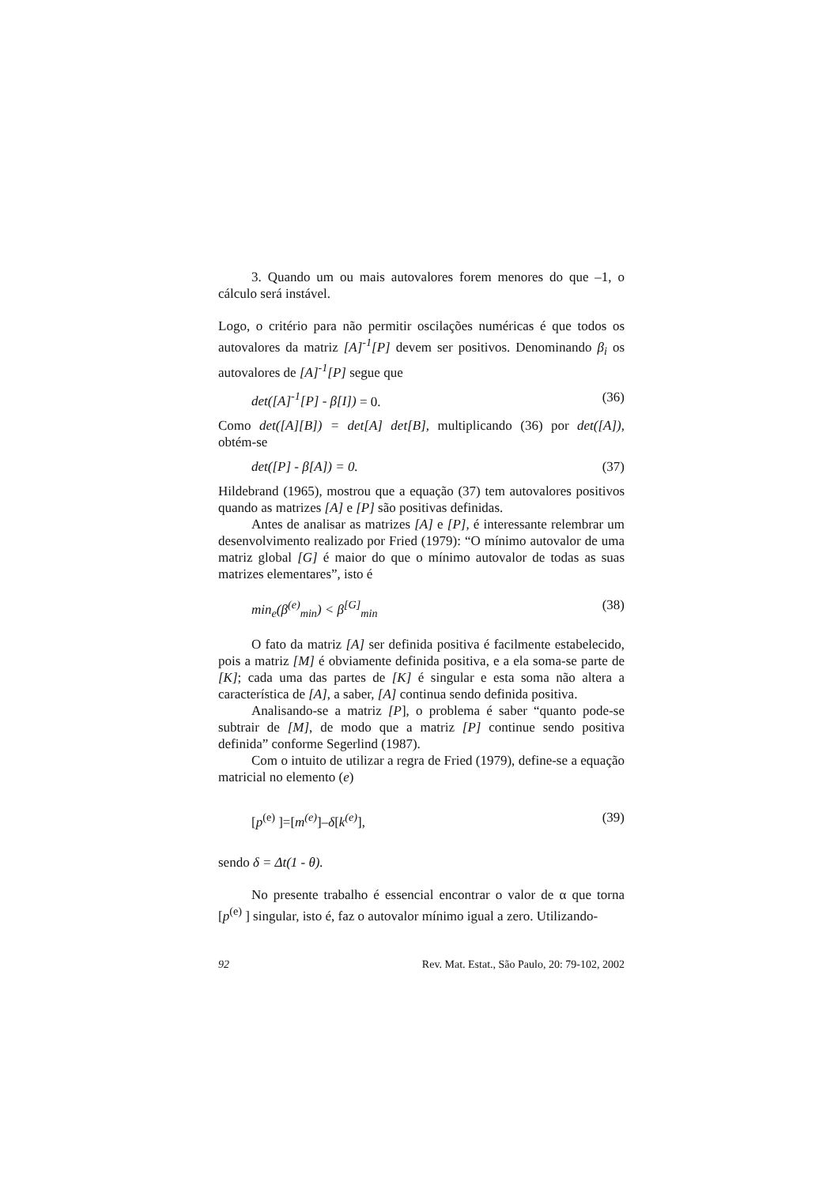3. Quando um ou mais autovalores forem menores do que –1, o cálculo será instável.
Logo, o critério para não permitir oscilações numéricas é que todos os autovalores da matriz [A]<sup>-1</sup>[P] devem ser positivos. Denominando β<sub>i</sub> os autovalores de [A]<sup>-1</sup>[P] segue que
det([A]<sup>-1</sup>[P] - β[I]) = 0. (36)
Como det([A][B]) = det[A] det[B], multiplicando (36) por det([A]), obtém-se
det([P] - β[A]) = 0. (37)
Hildebrand (1965), mostrou que a equação (37) tem autovalores positivos quando as matrizes [A] e [P] são positivas definidas.
Antes de analisar as matrizes [A] e [P], é interessante relembrar um desenvolvimento realizado por Fried (1979): “O mínimo autovalor de uma matriz global [G] é maior do que o mínimo autovalor de todas as suas matrizes elementares”, isto é
min<sub>e</sub>(β<sup>(e)</sup><sub>min</sub>) < β<sup>[G]</sup><sub>min</sub> (38)
O fato da matriz [A] ser definida positiva é facilmente estabelecido, pois a matriz [M] é obviamente definida positiva, e a ela soma-se parte de [K]; cada uma das partes de [K] é singular e esta soma não altera a característica de [A], a saber, [A] continua sendo definida positiva.
Analisando-se a matriz [P], o problema é saber “quanto pode-se subtrair de [M], de modo que a matriz [P] continue sendo positiva definida” conforme Segerlind (1987).
Com o intuito de utilizar a regra de Fried (1979), define-se a equação matricial no elemento (e)
[p<sup>(e)</sup> ]=[m<sup>(e)</sup>]–δ[k<sup>(e)</sup>], (39)
sendo δ = Δt(1 - θ).
No presente trabalho é essencial encontrar o valor de α que torna [p<sup>(e)</sup> ] singular, isto é, faz o autovalor mínimo igual a zero. Utilizando-
92 Rev. Mat. Estat., São Paulo, 20: 79-102, 2002